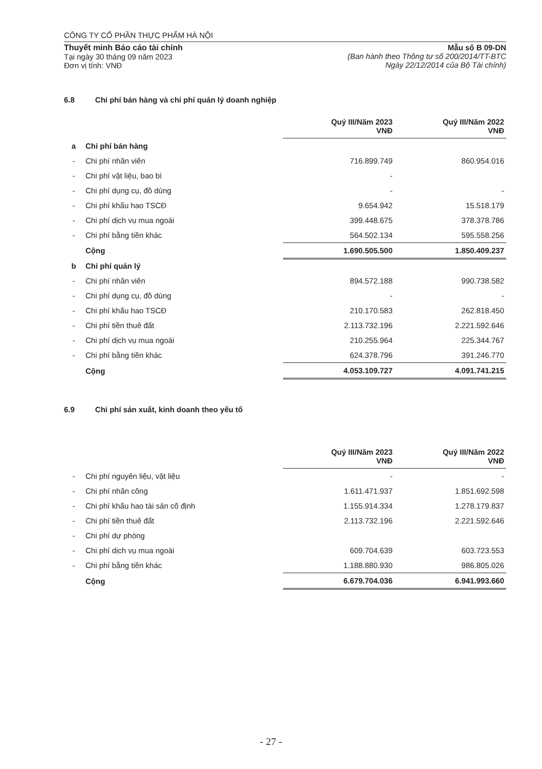CÔNG TY CỔ PHẦN THỰC PHẨM HÀ NỘI
Thuyết minh Báo cáo tài chính
Tại ngày 30 tháng 09 năm 2023
Đơn vị tính: VNĐ
Mẫu số B 09-DN
(Ban hành theo Thông tư số 200/2014/TT-BTC
Ngày 22/12/2014 của Bộ Tài chính)
6.8 Chi phí bán hàng và chi phí quản lý doanh nghiệp
| | | Quý III/Năm 2023 VNĐ | Quý III/Năm 2022 VNĐ |
| a | Chi phí bán hàng | | |
| - | Chi phí nhân viên | 716.899.749 | 860.954.016 |
| - | Chi phí vật liệu, bao bì | - | |
| - | Chi phí dụng cụ, đồ dùng | - | - |
| - | Chi phí khấu hao TSCĐ | 9.654.942 | 15.518.179 |
| - | Chi phí dịch vụ mua ngoài | 399.448.675 | 378.378.786 |
| - | Chi phí bằng tiền khác | 564.502.134 | 595.558.256 |
| | Cộng | 1.690.505.500 | 1.850.409.237 |
| b | Chi phí quản lý | | |
| - | Chi phí nhân viên | 894.572.188 | 990.738.582 |
| - | Chi phí dụng cụ, đồ dùng | - | - |
| - | Chi phí khấu hao TSCĐ | 210.170.583 | 262.818.450 |
| - | Chi phí tiền thuê đất | 2.113.732.196 | 2.221.592.646 |
| - | Chi phí dịch vụ mua ngoài | 210.255.964 | 225.344.767 |
| - | Chi phí bằng tiền khác | 624.378.796 | 391.246.770 |
| | Cộng | 4.053.109.727 | 4.091.741.215 |
6.9 Chi phí sản xuất, kinh doanh theo yếu tố
| | | Quý III/Năm 2023 VNĐ | Quý III/Năm 2022 VNĐ |
| - | Chi phí nguyên liệu, vật liệu | - | - |
| - | Chi phí nhân công | 1.611.471.937 | 1.851.692.598 |
| - | Chi phí khấu hao tài sản cố định | 1.155.914.334 | 1.278.179.837 |
| - | Chi phí tiền thuê đất | 2.113.732.196 | 2.221.592.646 |
| - | Chi phí dự phòng | | |
| - | Chi phí dịch vụ mua ngoài | 609.704.639 | 603.723.553 |
| - | Chi phí bằng tiền khác | 1.188.880.930 | 986.805.026 |
| | Cộng | 6.679.704.036 | 6.941.993.660 |
- 27 -